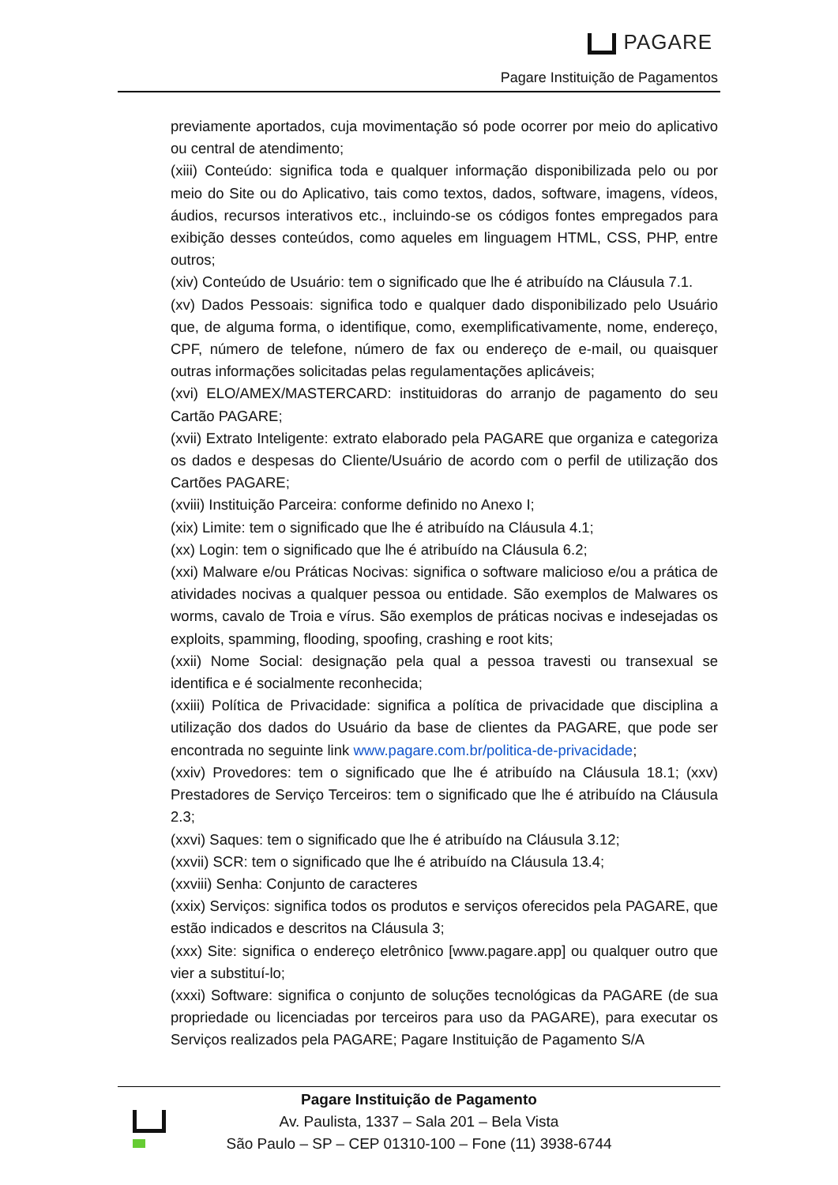PAGARE
Pagare Instituição de Pagamentos
previamente aportados, cuja movimentação só pode ocorrer por meio do aplicativo ou central de atendimento;
(xiii) Conteúdo: significa toda e qualquer informação disponibilizada pelo ou por meio do Site ou do Aplicativo, tais como textos, dados, software, imagens, vídeos, áudios, recursos interativos etc., incluindo-se os códigos fontes empregados para exibição desses conteúdos, como aqueles em linguagem HTML, CSS, PHP, entre outros;
(xiv) Conteúdo de Usuário: tem o significado que lhe é atribuído na Cláusula 7.1.
(xv) Dados Pessoais: significa todo e qualquer dado disponibilizado pelo Usuário que, de alguma forma, o identifique, como, exemplificativamente, nome, endereço, CPF, número de telefone, número de fax ou endereço de e-mail, ou quaisquer outras informações solicitadas pelas regulamentações aplicáveis;
(xvi) ELO/AMEX/MASTERCARD: instituidoras do arranjo de pagamento do seu Cartão PAGARE;
(xvii) Extrato Inteligente: extrato elaborado pela PAGARE que organiza e categoriza os dados e despesas do Cliente/Usuário de acordo com o perfil de utilização dos Cartões PAGARE;
(xviii) Instituição Parceira: conforme definido no Anexo I;
(xix) Limite: tem o significado que lhe é atribuído na Cláusula 4.1;
(xx) Login: tem o significado que lhe é atribuído na Cláusula 6.2;
(xxi) Malware e/ou Práticas Nocivas: significa o software malicioso e/ou a prática de atividades nocivas a qualquer pessoa ou entidade. São exemplos de Malwares os worms, cavalo de Troia e vírus. São exemplos de práticas nocivas e indesejadas os exploits, spamming, flooding, spoofing, crashing e root kits;
(xxii) Nome Social: designação pela qual a pessoa travesti ou transexual se identifica e é socialmente reconhecida;
(xxiii) Política de Privacidade: significa a política de privacidade que disciplina a utilização dos dados do Usuário da base de clientes da PAGARE, que pode ser encontrada no seguinte link www.pagare.com.br/politica-de-privacidade;
(xxiv) Provedores: tem o significado que lhe é atribuído na Cláusula 18.1; (xxv) Prestadores de Serviço Terceiros: tem o significado que lhe é atribuído na Cláusula 2.3;
(xxvi) Saques: tem o significado que lhe é atribuído na Cláusula 3.12;
(xxvii) SCR: tem o significado que lhe é atribuído na Cláusula 13.4;
(xxviii) Senha: Conjunto de caracteres
(xxix) Serviços: significa todos os produtos e serviços oferecidos pela PAGARE, que estão indicados e descritos na Cláusula 3;
(xxx) Site: significa o endereço eletrônico [www.pagare.app] ou qualquer outro que vier a substituí-lo;
(xxxi) Software: significa o conjunto de soluções tecnológicas da PAGARE (de sua propriedade ou licenciadas por terceiros para uso da PAGARE), para executar os Serviços realizados pela PAGARE; Pagare Instituição de Pagamento S/A
Pagare Instituição de Pagamento
Av. Paulista, 1337 – Sala 201 – Bela Vista
São Paulo – SP – CEP 01310-100 – Fone (11) 3938-6744